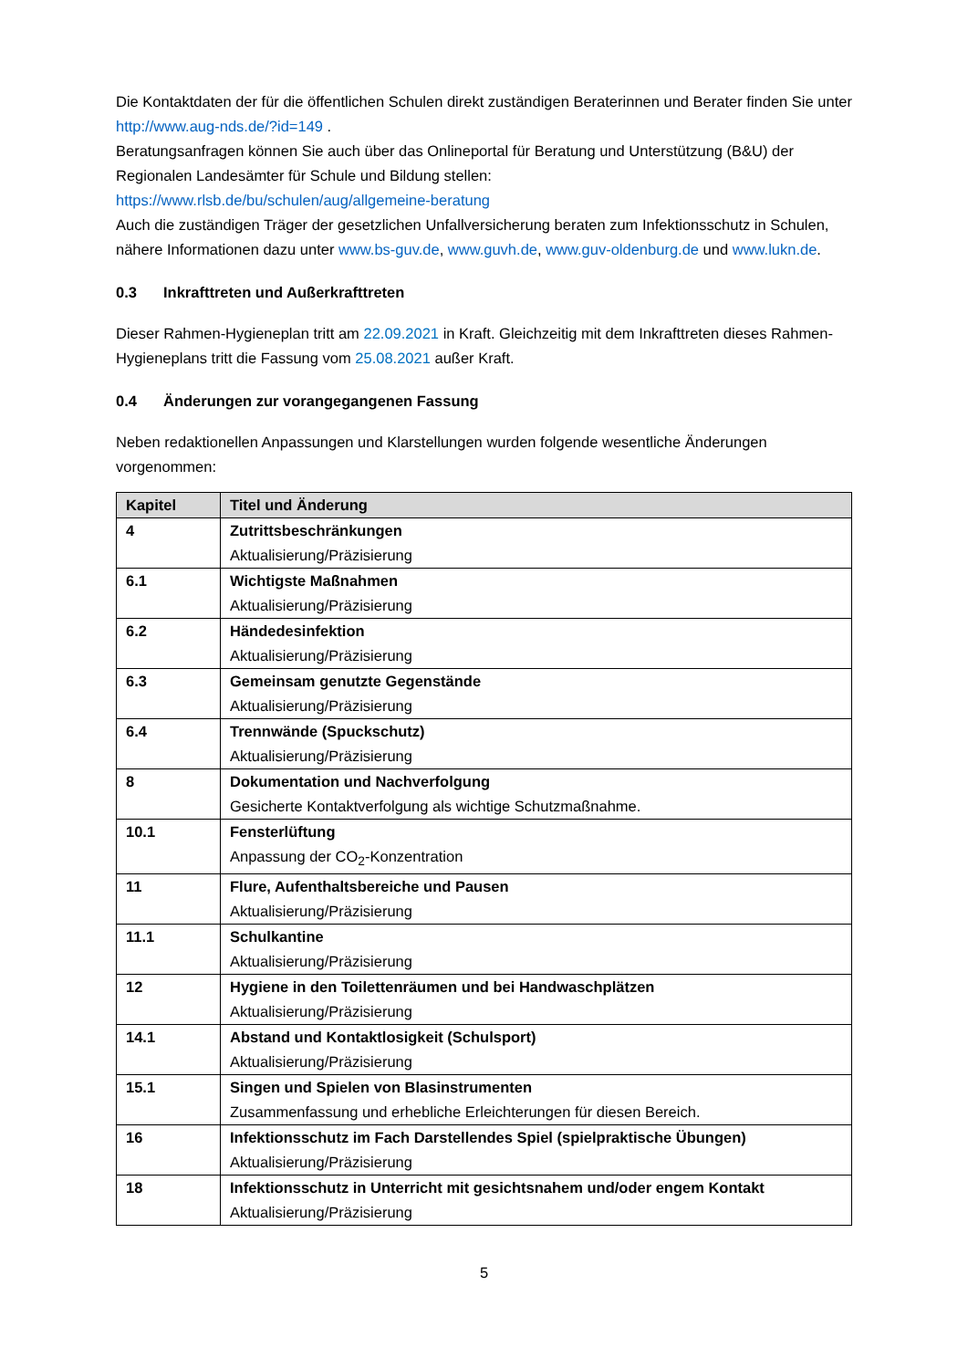Die Kontaktdaten der für die öffentlichen Schulen direkt zuständigen Beraterinnen und Berater finden Sie unter http://www.aug-nds.de/?id=149 .
Beratungsanfragen können Sie auch über das Onlineportal für Beratung und Unterstützung (B&U) der Regionalen Landesämter für Schule und Bildung stellen:
https://www.rlsb.de/bu/schulen/aug/allgemeine-beratung
Auch die zuständigen Träger der gesetzlichen Unfallversicherung beraten zum Infektionsschutz in Schulen, nähere Informationen dazu unter www.bs-guv.de, www.guvh.de, www.guv-oldenburg.de und www.lukn.de.
0.3 Inkrafttreten und Außerkrafttreten
Dieser Rahmen-Hygieneplan tritt am 22.09.2021 in Kraft. Gleichzeitig mit dem Inkrafttreten dieses Rahmen-Hygieneplans tritt die Fassung vom 25.08.2021 außer Kraft.
0.4 Änderungen zur vorangegangenen Fassung
Neben redaktionellen Anpassungen und Klarstellungen wurden folgende wesentliche Änderungen vorgenommen:
| Kapitel | Titel und Änderung |
| --- | --- |
| 4 | Zutrittsbeschränkungen Aktualisierung/Präzisierung |
| 6.1 | Wichtigste Maßnahmen Aktualisierung/Präzisierung |
| 6.2 | Händedesinfektion Aktualisierung/Präzisierung |
| 6.3 | Gemeinsam genutzte Gegenstände Aktualisierung/Präzisierung |
| 6.4 | Trennwände (Spuckschutz) Aktualisierung/Präzisierung |
| 8 | Dokumentation und Nachverfolgung Gesicherte Kontaktverfolgung als wichtige Schutzmaßnahme. |
| 10.1 | Fensterlüftung Anpassung der CO<sub>2</sub>-Konzentration |
| 11 | Flure, Aufenthaltsbereiche und Pausen Aktualisierung/Präzisierung |
| 11.1 | Schulkantine Aktualisierung/Präzisierung |
| 12 | Hygiene in den Toilettenräumen und bei Handwaschplätzen Aktualisierung/Präzisierung |
| 14.1 | Abstand und Kontaktlosigkeit (Schulsport) Aktualisierung/Präzisierung |
| 15.1 | Singen und Spielen von Blasinstrumenten Zusammenfassung und erhebliche Erleichterungen für diesen Bereich. |
| 16 | Infektionsschutz im Fach Darstellendes Spiel (spielpraktische Übungen) Aktualisierung/Präzisierung |
| 18 | Infektionsschutz in Unterricht mit gesichtsnahem und/oder engem Kontakt Aktualisierung/Präzisierung |
5